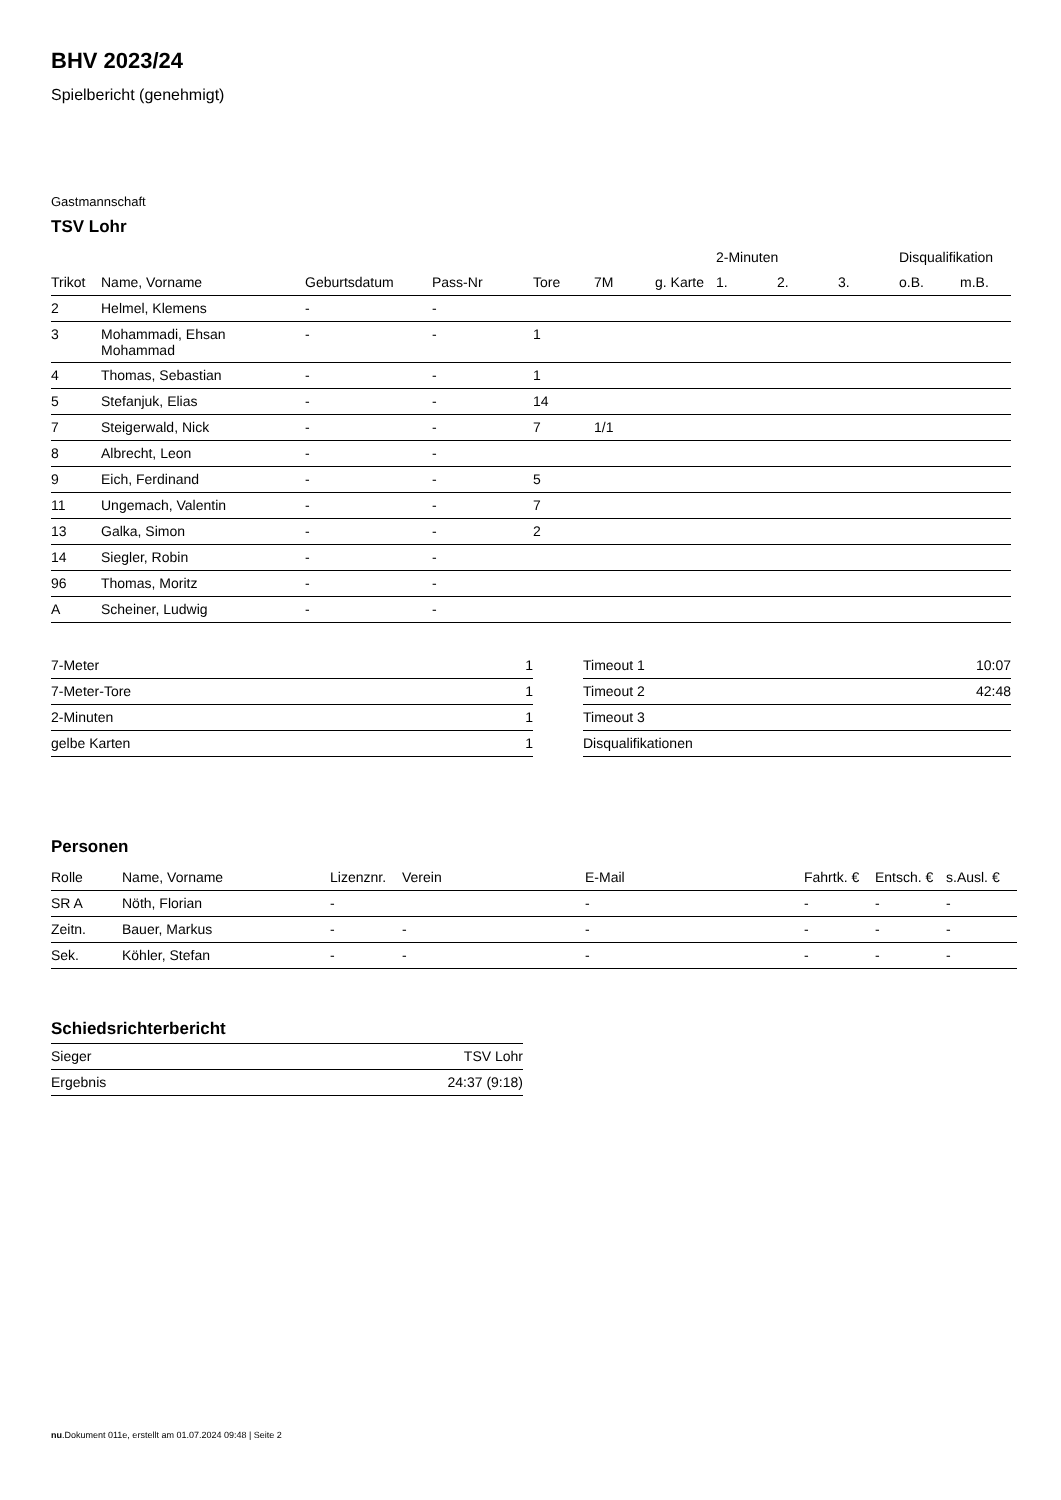BHV 2023/24
Spielbericht (genehmigt)
Gastmannschaft
TSV Lohr
| | | | | | | | 2-Minuten | | | Disqualifikation | |
| --- | --- | --- | --- | --- | --- | --- | --- | --- | --- | --- | --- |
| Trikot | Name, Vorname | Geburtsdatum | Pass-Nr | Tore | 7M | g. Karte | 1. | 2. | 3. | o.B. | m.B. |
| 2 | Helmel, Klemens | - | - | | | | | | | | |
| 3 | Mohammadi, Ehsan Mohammad | - | - | 1 | | | | | | | |
| 4 | Thomas, Sebastian | - | - | 1 | | | | | | | |
| 5 | Stefanjuk, Elias | - | - | 14 | | | | | | | |
| 7 | Steigerwald, Nick | - | - | 7 | 1/1 | | | | | | |
| 8 | Albrecht, Leon | - | - | | | | | | | | |
| 9 | Eich, Ferdinand | - | - | 5 | | | | | | | |
| 11 | Ungemach, Valentin | - | - | 7 | | | | | | | |
| 13 | Galka, Simon | - | - | 2 | | | | | | | |
| 14 | Siegler, Robin | - | - | | | | | | | | |
| 96 | Thomas, Moritz | - | - | | | | | | | | |
| A | Scheiner, Ludwig | - | - | | | | | | | | |
| 7-Meter | 1 |
| 7-Meter-Tore | 1 |
| 2-Minuten | 1 |
| gelbe Karten | 1 |
| Timeout 1 | 10:07 |
| Timeout 2 | 42:48 |
| Timeout 3 | |
| Disqualifikationen | |
Personen
| Rolle | Name, Vorname | Lizenznr. | Verein | E-Mail | Fahrtk. € | Entsch. € | s.Ausl. € |
| --- | --- | --- | --- | --- | --- | --- | --- |
| SR A | Nöth, Florian | - | | - | - | - | - |
| Zeitn. | Bauer, Markus | - | - | - | - | - | - |
| Sek. | Köhler, Stefan | - | - | - | - | - | - |
Schiedsrichterbericht
| Sieger | TSV Lohr |
| Ergebnis | 24:37 (9:18) |
nu.Dokument 011e, erstellt am 01.07.2024 09:48 | Seite 2